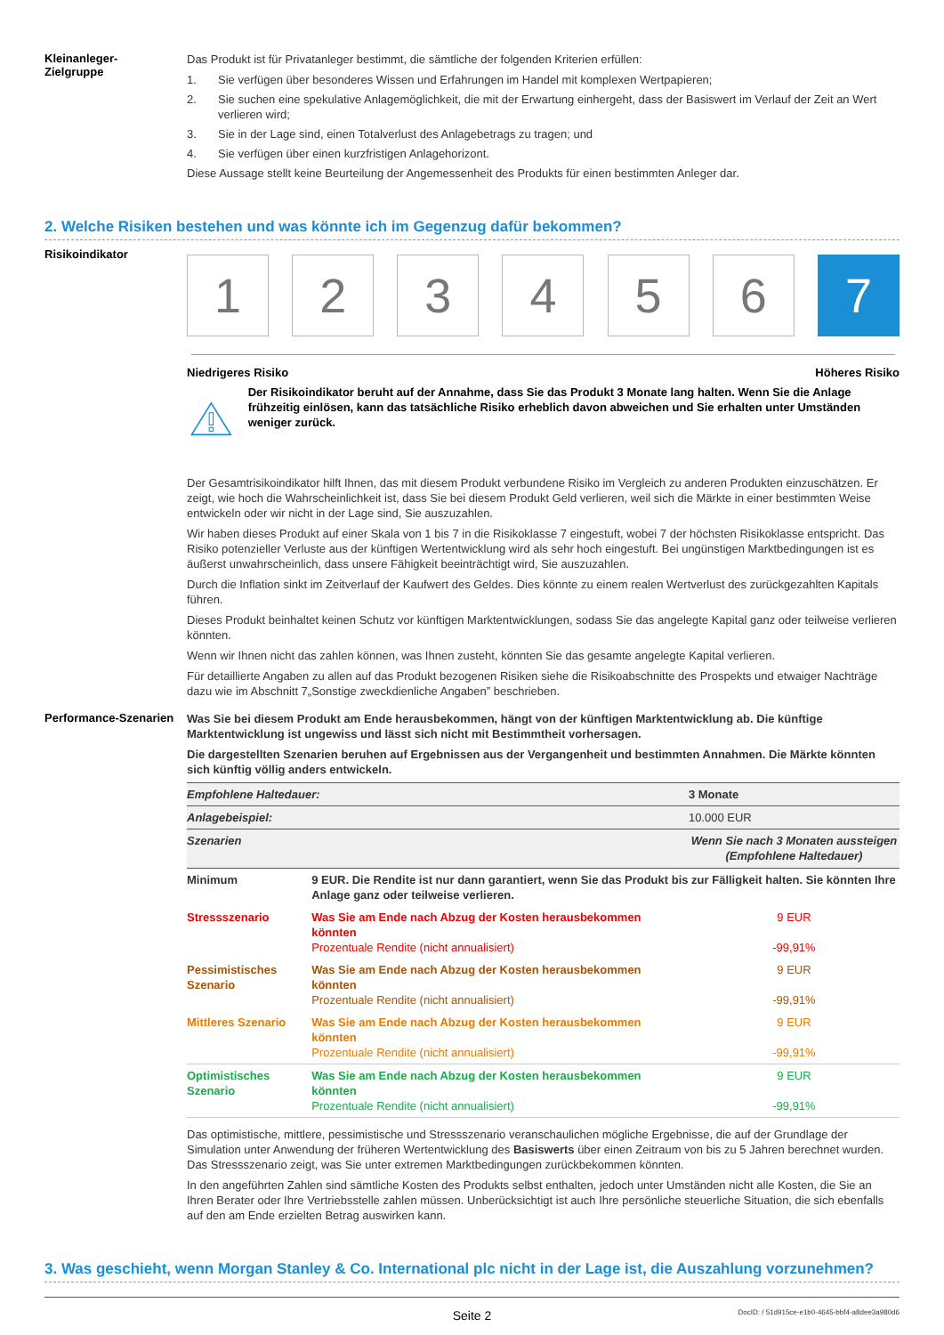Kleinanleger-
Zielgruppe
Das Produkt ist für Privatanleger bestimmt, die sämtliche der folgenden Kriterien erfüllen:
1. Sie verfügen über besonderes Wissen und Erfahrungen im Handel mit komplexen Wertpapieren;
2. Sie suchen eine spekulative Anlagemöglichkeit, die mit der Erwartung einhergeht, dass der Basiswert im Verlauf der Zeit an Wert verlieren wird;
3. Sie in der Lage sind, einen Totalverlust des Anlagebetrags zu tragen; und
4. Sie verfügen über einen kurzfristigen Anlagehorizont.
Diese Aussage stellt keine Beurteilung der Angemessenheit des Produkts für einen bestimmten Anleger dar.
2. Welche Risiken bestehen und was könnte ich im Gegenzug dafür bekommen?
Risikoindikator
1 2 3 4 5 6 7
Niedrigeres Risiko Höheres Risiko
Der Risikoindikator beruht auf der Annahme, dass Sie das Produkt 3 Monate lang halten. Wenn Sie die Anlage frühzeitig einlösen, kann das tatsächliche Risiko erheblich davon abweichen und Sie erhalten unter Umständen weniger zurück.
Der Gesamtrisikoindikator hilft Ihnen, das mit diesem Produkt verbundene Risiko im Vergleich zu anderen Produkten einzuschätzen. Er zeigt, wie hoch die Wahrscheinlichkeit ist, dass Sie bei diesem Produkt Geld verlieren, weil sich die Märkte in einer bestimmten Weise entwickeln oder wir nicht in der Lage sind, Sie auszuzahlen.
Wir haben dieses Produkt auf einer Skala von 1 bis 7 in die Risikoklasse 7 eingestuft, wobei 7 der höchsten Risikoklasse entspricht. Das Risiko potenzieller Verluste aus der künftigen Wertentwicklung wird als sehr hoch eingestuft. Bei ungünstigen Marktbedingungen ist es äußerst unwahrscheinlich, dass unsere Fähigkeit beeinträchtigt wird, Sie auszuzahlen.
Durch die Inflation sinkt im Zeitverlauf der Kaufwert des Geldes. Dies könnte zu einem realen Wertverlust des zurückgezahlten Kapitals führen.
Dieses Produkt beinhaltet keinen Schutz vor künftigen Marktentwicklungen, sodass Sie das angelegte Kapital ganz oder teilweise verlieren könnten.
Wenn wir Ihnen nicht das zahlen können, was Ihnen zusteht, könnten Sie das gesamte angelegte Kapital verlieren.
Für detaillierte Angaben zu allen auf das Produkt bezogenen Risiken siehe die Risikoabschnitte des Prospekts und etwaiger Nachträge dazu wie im Abschnitt 7„Sonstige zweckdienliche Angaben” beschrieben.
Performance-Szenarien
Was Sie bei diesem Produkt am Ende herausbekommen, hängt von der künftigen Marktentwicklung ab. Die künftige Marktentwicklung ist ungewiss und lässt sich nicht mit Bestimmtheit vorhersagen.
Die dargestellten Szenarien beruhen auf Ergebnissen aus der Vergangenheit und bestimmten Annahmen. Die Märkte könnten sich künftig völlig anders entwickeln.
| Empfohlene Haltedauer: | | 3 Monate |
| Anlagebeispiel: | | 10.000 EUR |
| Szenarien | | Wenn Sie nach 3 Monaten aussteigen (Empfohlene Haltedauer) |
| Minimum | 9 EUR. Die Rendite ist nur dann garantiert, wenn Sie das Produkt bis zur Fälligkeit halten. Sie könnten Ihre Anlage ganz oder teilweise verlieren. | |
| Stressszenario | Was Sie am Ende nach Abzug der Kosten herausbekommen könnten Prozentuale Rendite (nicht annualisiert) | 9 EUR -99,91% |
| Pessimistisches Szenario | Was Sie am Ende nach Abzug der Kosten herausbekommen könnten Prozentuale Rendite (nicht annualisiert) | 9 EUR -99,91% |
| Mittleres Szenario | Was Sie am Ende nach Abzug der Kosten herausbekommen könnten Prozentuale Rendite (nicht annualisiert) | 9 EUR -99,91% |
| Optimistisches Szenario | Was Sie am Ende nach Abzug der Kosten herausbekommen könnten Prozentuale Rendite (nicht annualisiert) | 9 EUR -99,91% |
Das optimistische, mittlere, pessimistische und Stressszenario veranschaulichen mögliche Ergebnisse, die auf der Grundlage der Simulation unter Anwendung der früheren Wertentwicklung des Basiswerts über einen Zeitraum von bis zu 5 Jahren berechnet wurden. Das Stressszenario zeigt, was Sie unter extremen Marktbedingungen zurückbekommen könnten.
In den angeführten Zahlen sind sämtliche Kosten des Produkts selbst enthalten, jedoch unter Umständen nicht alle Kosten, die Sie an Ihren Berater oder Ihre Vertriebsstelle zahlen müssen. Unberücksichtigt ist auch Ihre persönliche steuerliche Situation, die sich ebenfalls auf den am Ende erzielten Betrag auswirken kann.
3. Was geschieht, wenn Morgan Stanley & Co. International plc nicht in der Lage ist, die Auszahlung vorzunehmen?
Seite 2 DocID: / 51d915ce-e1b0-4645-bbf4-a8dee3a980d6